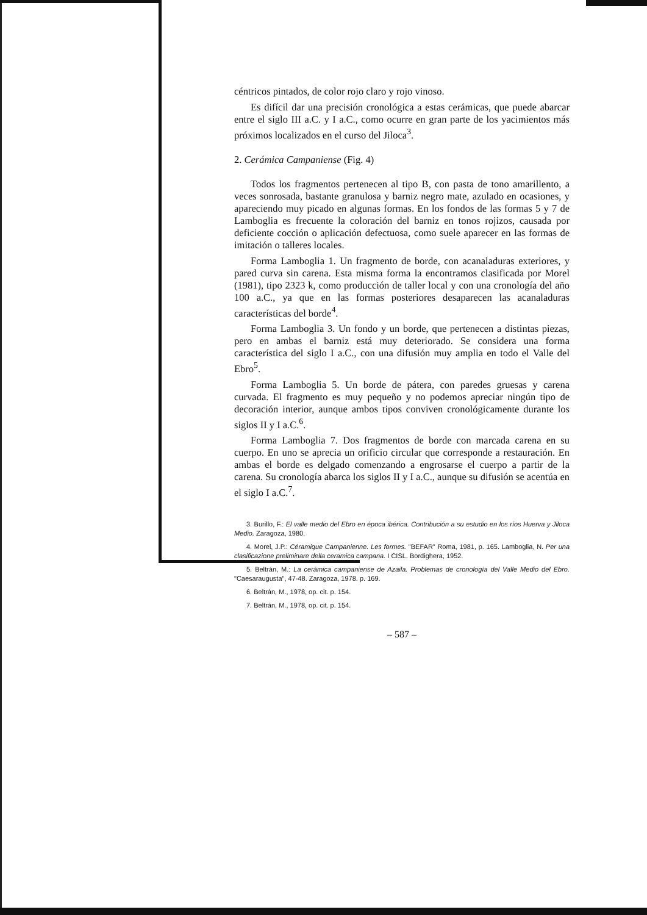céntricos pintados, de color rojo claro y rojo vinoso.
Es difícil dar una precisión cronológica a estas cerámicas, que puede abarcar entre el siglo III a.C. y I a.C., como ocurre en gran parte de los yacimientos más próximos localizados en el curso del Jiloca<sup>3</sup>.
2. Cerámica Campaniense (Fig. 4)
Todos los fragmentos pertenecen al tipo B, con pasta de tono amarillento, a veces sonrosada, bastante granulosa y barniz negro mate, azulado en ocasiones, y apareciendo muy picado en algunas formas. En los fondos de las formas 5 y 7 de Lamboglia es frecuente la coloración del barniz en tonos rojizos, causada por deficiente cocción o aplicación defectuosa, como suele aparecer en las formas de imitación o talleres locales.
Forma Lamboglia 1. Un fragmento de borde, con acanaladuras exteriores, y pared curva sin carena. Esta misma forma la encontramos clasificada por Morel (1981), tipo 2323 k, como producción de taller local y con una cronología del año 100 a.C., ya que en las formas posteriores desaparecen las acanaladuras características del borde<sup>4</sup>.
Forma Lamboglia 3. Un fondo y un borde, que pertenecen a distintas piezas, pero en ambas el barniz está muy deteriorado. Se considera una forma característica del siglo I a.C., con una difusión muy amplia en todo el Valle del Ebro<sup>5</sup>.
Forma Lamboglia 5. Un borde de pátera, con paredes gruesas y carena curvada. El fragmento es muy pequeño y no podemos apreciar ningún tipo de decoración interior, aunque ambos tipos conviven cronológicamente durante los siglos II y I a.C.<sup>6</sup>.
Forma Lamboglia 7. Dos fragmentos de borde con marcada carena en su cuerpo. En uno se aprecia un orificio circular que corresponde a restauración. En ambas el borde es delgado comenzando a engrosarse el cuerpo a partir de la carena. Su cronología abarca los siglos II y I a.C., aunque su difusión se acentúa en el siglo I a.C.<sup>7</sup>.
3. Burillo, F.: El valle medio del Ebro en época ibérica. Contribución a su estudio en los ríos Huerva y Jiloca Medio. Zaragoza, 1980.
4. Morel, J.P.: Céramique Campanienne. Les formes. "BEFAR" Roma, 1981, p. 165. Lamboglia, N. Per una clasificazione preliminare della ceramica campana. I CISL. Bordighera, 1952.
5. Beltrán, M.: La cerámica campaniense de Azaila. Problemas de cronología del Valle Medio del Ebro. "Caesaraugusta", 47-48. Zaragoza, 1978. p. 169.
6. Beltrán, M., 1978, op. cit. p. 154.
7. Beltrán, M., 1978, op. cit. p. 154.
– 587 –